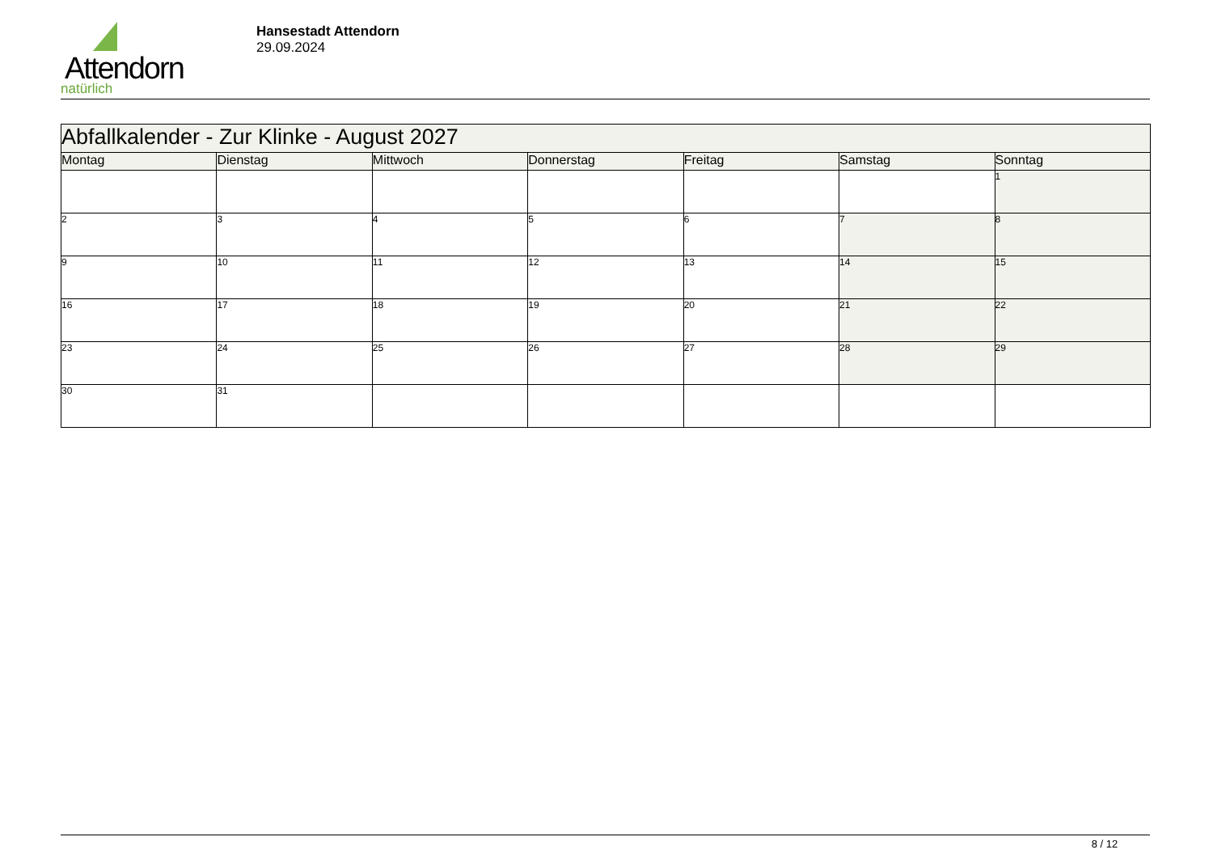Attendorn
natürlich
Hansestadt Attendorn
29.09.2024
| Abfallkalender - Zur Klinke - August 2027 | | | | | | |
| Montag | Dienstag | Mittwoch | Donnerstag | Freitag | Samstag | Sonntag |
| | | | | | | 1 |
| 2 | 3 | 4 | 5 | 6 | 7 | 8 |
| 9 | 10 | 11 | 12 | 13 | 14 | 15 |
| 16 | 17 | 18 | 19 | 20 | 21 | 22 |
| 23 | 24 | 25 | 26 | 27 | 28 | 29 |
| 30 | 31 | | | | | |
8 / 12